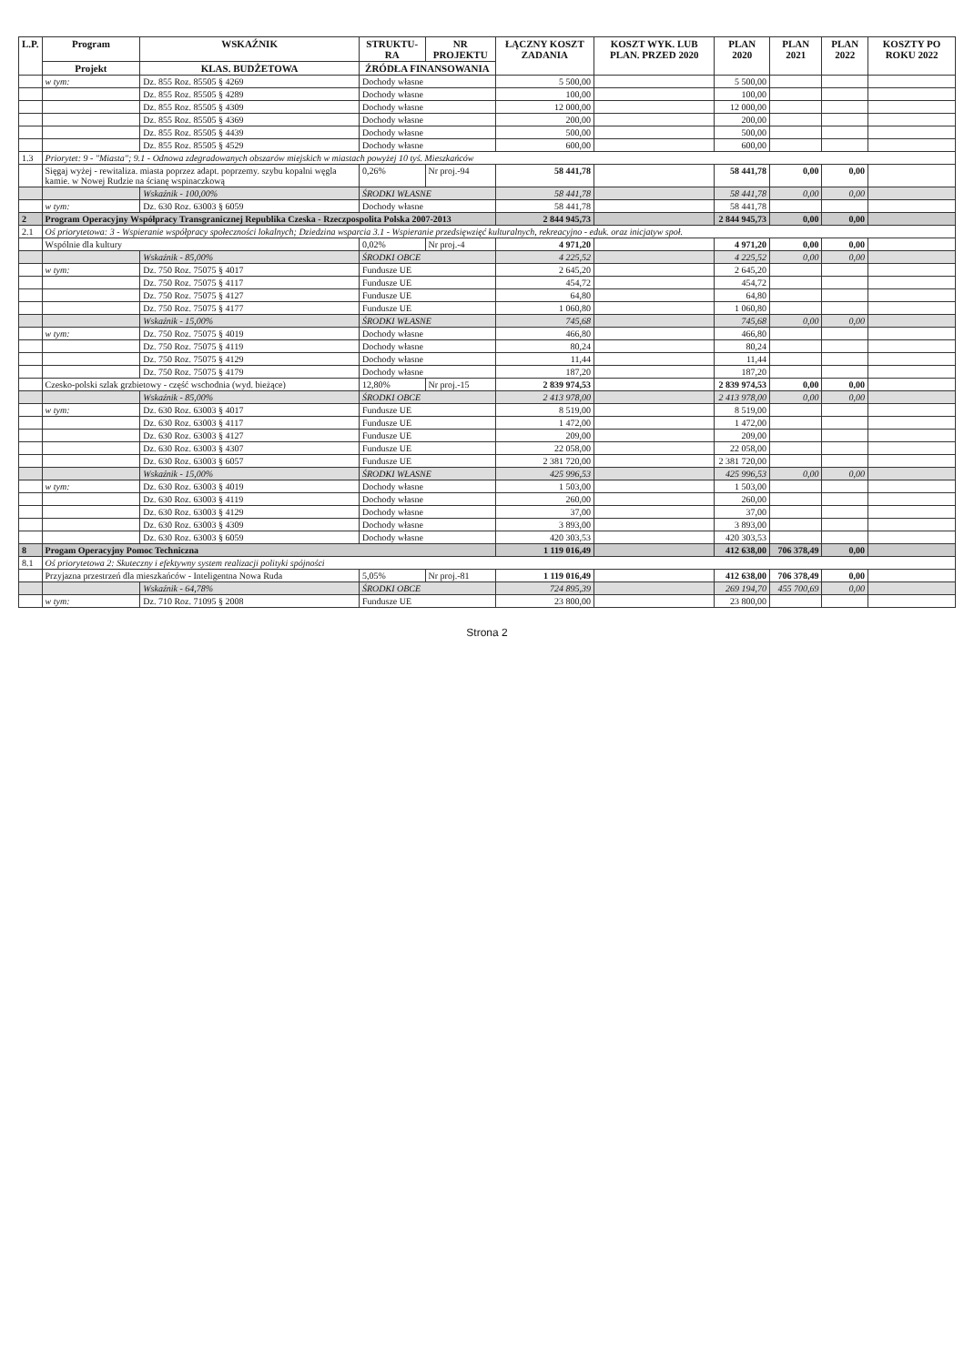| L.P. | Program | WSKAŹNIK | STRUKTU-RA | NR PROJEKTU | ŁĄCZNY KOSZT ZADANIA | KOSZT WYK. LUB PLAN. PRZED 2020 | PLAN 2020 | PLAN 2021 | PLAN 2022 | KOSZTY PO ROKU 2022 |
| --- | --- | --- | --- | --- | --- | --- | --- | --- | --- | --- |
| | Projekt | KLAS. BUDŻETOWA | ŹRÓDŁA FINANSOWANIA | | | | | | | |
| | w tym: | Dz. 855 Roz. 85505 § 4269 | Dochody własne | | 5 500,00 | | 5 500,00 | | | |
| | | Dz. 855 Roz. 85505 § 4289 | Dochody własne | | 100,00 | | 100,00 | | | |
| | | Dz. 855 Roz. 85505 § 4309 | Dochody własne | | 12 000,00 | | 12 000,00 | | | |
| | | Dz. 855 Roz. 85505 § 4369 | Dochody własne | | 200,00 | | 200,00 | | | |
| | | Dz. 855 Roz. 85505 § 4439 | Dochody własne | | 500,00 | | 500,00 | | | |
| | | Dz. 855 Roz. 85505 § 4529 | Dochody własne | | 600,00 | | 600,00 | | | |
| 1.3 | Priorytet: 9 - "Miasta"; 9.1 - Odnowa zdegradowanych obszarów miejskich w miastach powyżej 10 tyś. Mieszkańców | | | | | | | | | |
| | Sięgaj wyżej - rewitaliza. miasta poprzez adapt. poprzemy. szybu kopalni węgla kamie. w Nowej Rudzie na ścianę wspinaczkową | | 0,26% | Nr proj.-94 | 58 441,78 | | 58 441,78 | 0,00 | 0,00 | |
| | | Wskaźnik - 100,00% | ŚRODKI WŁASNE | | 58 441,78 | | 58 441,78 | 0,00 | 0,00 | |
| | w tym: | Dz. 630 Roz. 63003 § 6059 | Dochody własne | | 58 441,78 | | 58 441,78 | | | |
| 2 | Program Operacyjny Współpracy Transgranicznej Republika Czeska - Rzeczpospolita Polska 2007-2013 | | | | 2 844 945,73 | | 2 844 945,73 | 0,00 | 0,00 | |
| 2.1 | Oś priorytetowa: 3 - Wspieranie współpracy społeczności lokalnych; Dziedzina wsparcia 3.1 - Wspieranie przedsięwzięć kulturalnych, rekreacyjno - eduk. oraz inicjatyw społ. | | | | | | | | | |
| | Wspólnie dla kultury | | 0,02% | Nr proj.-4 | 4 971,20 | | 4 971,20 | 0,00 | 0,00 | |
| | | Wskaźnik - 85,00% | ŚRODKI OBCE | | 4 225,52 | | 4 225,52 | 0,00 | 0,00 | |
| | w tym: | Dz. 750 Roz. 75075 § 4017 | Fundusze UE | | 2 645,20 | | 2 645,20 | | | |
| | | Dz. 750 Roz. 75075 § 4117 | Fundusze UE | | 454,72 | | 454,72 | | | |
| | | Dz. 750 Roz. 75075 § 4127 | Fundusze UE | | 64,80 | | 64,80 | | | |
| | | Dz. 750 Roz. 75075 § 4177 | Fundusze UE | | 1 060,80 | | 1 060,80 | | | |
| | | Wskaźnik - 15,00% | ŚRODKI WŁASNE | | 745,68 | | 745,68 | 0,00 | 0,00 | |
| | w tym: | Dz. 750 Roz. 75075 § 4019 | Dochody własne | | 466,80 | | 466,80 | | | |
| | | Dz. 750 Roz. 75075 § 4119 | Dochody własne | | 80,24 | | 80,24 | | | |
| | | Dz. 750 Roz. 75075 § 4129 | Dochody własne | | 11,44 | | 11,44 | | | |
| | | Dz. 750 Roz. 75075 § 4179 | Dochody własne | | 187,20 | | 187,20 | | | |
| | Czesko-polski szlak grzbietowy - część wschodnia (wyd. bieżące) | | 12,80% | Nr proj.-15 | 2 839 974,53 | | 2 839 974,53 | 0,00 | 0,00 | |
| | | Wskaźnik - 85,00% | ŚRODKI OBCE | | 2 413 978,00 | | 2 413 978,00 | 0,00 | 0,00 | |
| | w tym: | Dz. 630 Roz. 63003 § 4017 | Fundusze UE | | 8 519,00 | | 8 519,00 | | | |
| | | Dz. 630 Roz. 63003 § 4117 | Fundusze UE | | 1 472,00 | | 1 472,00 | | | |
| | | Dz. 630 Roz. 63003 § 4127 | Fundusze UE | | 209,00 | | 209,00 | | | |
| | | Dz. 630 Roz. 63003 § 4307 | Fundusze UE | | 22 058,00 | | 22 058,00 | | | |
| | | Dz. 630 Roz. 63003 § 6057 | Fundusze UE | | 2 381 720,00 | | 2 381 720,00 | | | |
| | | Wskaźnik - 15,00% | ŚRODKI WŁASNE | | 425 996,53 | | 425 996,53 | 0,00 | 0,00 | |
| | w tym: | Dz. 630 Roz. 63003 § 4019 | Dochody własne | | 1 503,00 | | 1 503,00 | | | |
| | | Dz. 630 Roz. 63003 § 4119 | Dochody własne | | 260,00 | | 260,00 | | | |
| | | Dz. 630 Roz. 63003 § 4129 | Dochody własne | | 37,00 | | 37,00 | | | |
| | | Dz. 630 Roz. 63003 § 4309 | Dochody własne | | 3 893,00 | | 3 893,00 | | | |
| | | Dz. 630 Roz. 63003 § 6059 | Dochody własne | | 420 303,53 | | 420 303,53 | | | |
| 8 | Progam Operacyjny Pomoc Techniczna | | | | 1 119 016,49 | | 412 638,00 | 706 378,49 | 0,00 | |
| 8.1 | Oś priorytetowa 2: Skuteczny i efektywny system realizacji polityki spójności | | | | | | | | | |
| | Przyjazna przestrzeń dla mieszkańców - Inteligentna Nowa Ruda | | 5,05% | Nr proj.-81 | 1 119 016,49 | | 412 638,00 | 706 378,49 | 0,00 | |
| | | Wskaźnik - 64,78% | ŚRODKI OBCE | | 724 895,39 | | 269 194,70 | 455 700,69 | 0,00 | |
| | w tym: | Dz. 710 Roz. 71095 § 2008 | Fundusze UE | | 23 800,00 | | 23 800,00 | | | |
Strona 2